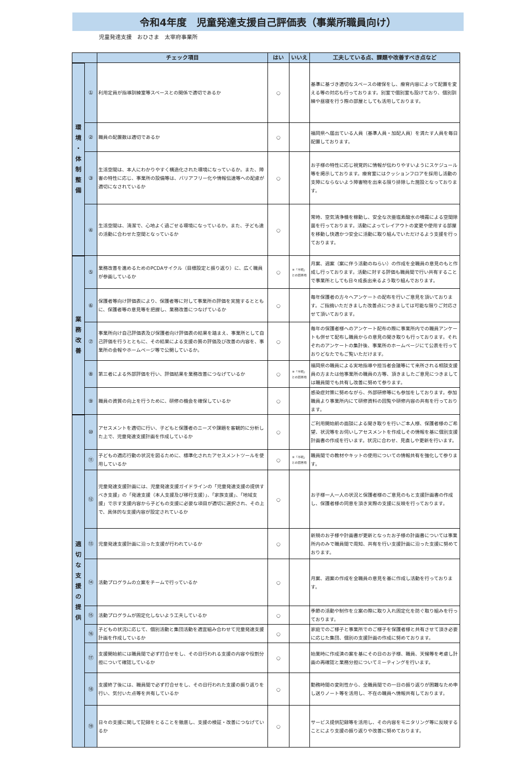令和4年度　児童発達支援自己評価表（事業所職員向け）
児童発達支援　おひさま　太宰府事業所
| | | チェック項目 | はい | いいえ | 工夫している点、課題や改善すべき点など |
| --- | --- | --- | --- | --- | --- |
| 環 境 ・ 体 制 整 備 | ① | 利用定員が指導訓練室等スペースとの関係で適切であるか | ○ | | 基準に基づき適切なスペースの確保をし、療育内容によって配置を変える等の対応も行っております。別室で個別室も設けており、個別訓練や昼寝を行う際の部屋としても活用しております。 |
| | ② | 職員の配置数は適切であるか | ○ | | 福岡県へ届出ている人員（基準人員・加配人員）を満たす人員を毎日配置しております。 |
| | ③ | 生活空間は、本人にわかりやすく構造化された環境になっているか。また、障害の特性に応じ、事業所の設備等は、バリアフリー化や情報伝達等への配慮が適切になされているか | ○ | | お子様の特性に応じ視覚的に情報が伝わりやすいようにスケジュール等を掲示しております。療育室にはクッションフロアを採用し活動の支障にならないよう障害物を出来る限り排除した施設となっております。 |
| | ④ | 生活空間は、清潔で、心地よく過ごせる環境になっているか。また、子ども達の活動に合わせた空間となっているか | ○ | | 常時、空気清浄機を稼動し、安全な次亜塩素酸水の噴霧による空間除菌を行っております。活動によってレイアウトの変更や使用する部屋を移動し快適かつ安全に活動に取り組んでいただけるよう支援を行っております。 |
| 業 務 改 善 | ⑤ | 業務改善を進めるためのPCDAサイクル（目標設定と振り返り）に、広く職員が参画しているか | ○ | ※「不明」 との回答有 | 月案、週案（案に伴う活動のねらい）の作成を全職員の意見のもと作成し行っております。活動に対する評価も職員間で行い共有することで事業所としても日々成長出来るよう取り組んでおります。 |
| | ⑥ | 保護者等向け評価表により、保護者等に対して事業所の評価を実施するとともに、保護者等の意見等を把握し、業務改善につなげているか | ○ | | 毎年保護者の方々へアンケートの配布を行いご意見を頂いております。ご指摘いただきました改善点につきましては可能な限りご対応させて頂いております。 |
| | ⑦ | 事業所向け自己評価表及び保護者向け評価表の結果を踏まえ、事業所として自己評価を行うとともに、その結果による支援の質の評価及び改善の内容を、事業所の会報やホームページ等で公開しているか。 | ○ | | 毎年の保護者様へのアンケート配布の際に事業所内での職員アンケートも併せて配布し職員からの意見の聞き取りも行っております。それぞれのアンケートの集計後、事業所のホームページにて公表を行っておりどなたでもご覧いただけます。 |
| | ⑧ | 第三者による外部評価を行い、評価結果を業務改善につなげているか | ○ | ※「不明」 との回答有 | 福岡県の職員による実地指導や担当者会議等にて来所される相談支援員の方または他事業所の職員の方等、頂きましたご意見につきましては職員間でも共有し改善に努めて参ります。 |
| | ⑨ | 職員の資質の向上を行うために、研修の機会を確保しているか | ○ | | 感染症対策に努めながら、外部研修等にも参加をしております。参加職員より事業所内にて研修資料の回覧や研修内容の共有を行っております。 |
| 適 切 な 支 援 の 提 供 | ⑩ | アセスメントを適切に行い、子どもと保護者のニーズや課題を客観的に分析した上で、児童発達支援計画を作成しているか | ○ | | ご利用開始前の面談による聞き取りを行いご本人様、保護者様のご希望、状況等をお伺いしアセスメントを作成しその情報を基に個別支援計画書の作成を行います。状況に合わせ、見直しや更新を行います。 |
| | ⑪ | 子どもの適応行動の状況を図るために、標準化されたアセスメントツールを使用しているか | ○ | ※「不明」 との回答有 | 職員間での教材やキットの使用についての情報共有を強化して参ります。 |
| | ⑫ | 児童発達支援計画には、児童発達支援ガイドラインの「児童発達支援の提供すべき支援」の「発達支援（本人支援及び移行支援）」、「家族支援」、「地域支援」で示す支援内容から子どもの支援に必要な項目が適切に選択され、その上で、具体的な支援内容が設定されているか | ○ | | お子様一人一人の状況と保護者様のご意見のもと支援計画書の作成し、保護者様の同意を頂き実際の支援に反映を行っております。 |
| | ⑬ | 児童発達支援計画に沿った支援が行われているか | ○ | | 新規のお子様や計画書が更新となったお子様の計画書については事業所内のみで職員間で周知、共有を行い支援計画に沿った支援に努めております。 |
| | ⑭ | 活動プログラムの立案をチームで行っているか | ○ | | 月案、週案の作成を全職員の意見を基に作成し活動を行っております。 |
| | ⑮ | 活動プログラムが固定化しないよう工夫しているか | ○ | | 季節の活動や制作を立案の際に取り入れ固定化を防ぐ取り組みを行っております。 |
| | ⑯ | 子どもの状況に応じて、個別活動と集団活動を適宜組み合わせて児童発達支援計画を作成しているか | ○ | | 家庭でのご様子と事業所でのご様子を保護者様と共有させて頂き必要に応じた集団、個別の支援計画の作成に努めております。 |
| | ⑰ | 支援開始前には職員間で必ず打合せをし、その日行われる支援の内容や役割分担について確認しているか | ○ | | 始業時に作成済の案を基にその日のお子様、職員、天候等を考慮し計画の再確認と業務分担についてミーティングを行います。 |
| | ⑱ | 支援終了後には、職員間で必ず打合せをし、その日行われた支援の振り返りを行い、気付いた点等を共有しているか | ○ | | 勤務時間の変則性から、全職員間での一日の振り返りが困難なため申し送りノート等を活用し、不在の職員へ情報共有しております。 |
| | ⑲ | 日々の支援に関して記録をとることを徹底し、支援の検証・改善につなげているか | ○ | | サービス提供記録等を活用し、その内容をモニタリング等に反映することにより支援の振り返りや改善に努めております。 |